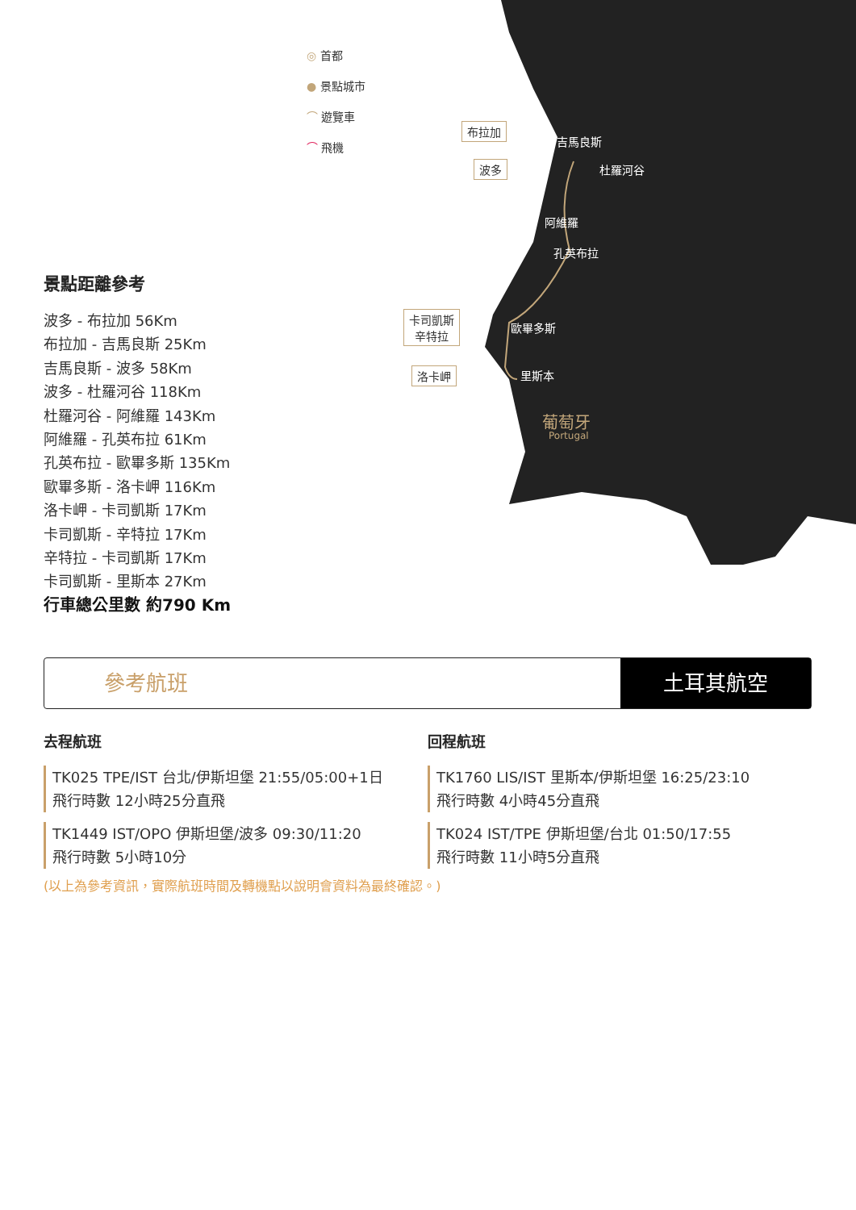吉馬良斯
杜羅河谷
阿維羅
孔英布拉
歐畢多斯
里斯本
葡萄牙
Portugal
布拉加
波多
卡司凱斯
辛特拉
洛卡岬
◎ 首都
● 景點城市
⌒ 遊覽車
⌒ 飛機
景點距離參考
波多 - 布拉加 56Km
布拉加 - 吉馬良斯 25Km
吉馬良斯 - 波多 58Km
波多 - 杜羅河谷 118Km
杜羅河谷 - 阿維羅 143Km
阿維羅 - 孔英布拉 61Km
孔英布拉 - 歐畢多斯 135Km
歐畢多斯 - 洛卡岬 116Km
洛卡岬 - 卡司凱斯 17Km
卡司凱斯 - 辛特拉 17Km
辛特拉 - 卡司凱斯 17Km
卡司凱斯 - 里斯本 27Km
行車總公里數 約790 Km
參考航班
土耳其航空
去程航班
TK025 TPE/IST 台北/伊斯坦堡 21:55/05:00+1日
飛行時數 12小時25分直飛
TK1449 IST/OPO 伊斯坦堡/波多 09:30/11:20
飛行時數 5小時10分
回程航班
TK1760 LIS/IST 里斯本/伊斯坦堡 16:25/23:10
飛行時數 4小時45分直飛
TK024 IST/TPE 伊斯坦堡/台北 01:50/17:55
飛行時數 11小時5分直飛
(以上為參考資訊，實際航班時間及轉機點以說明會資料為最終確認。)